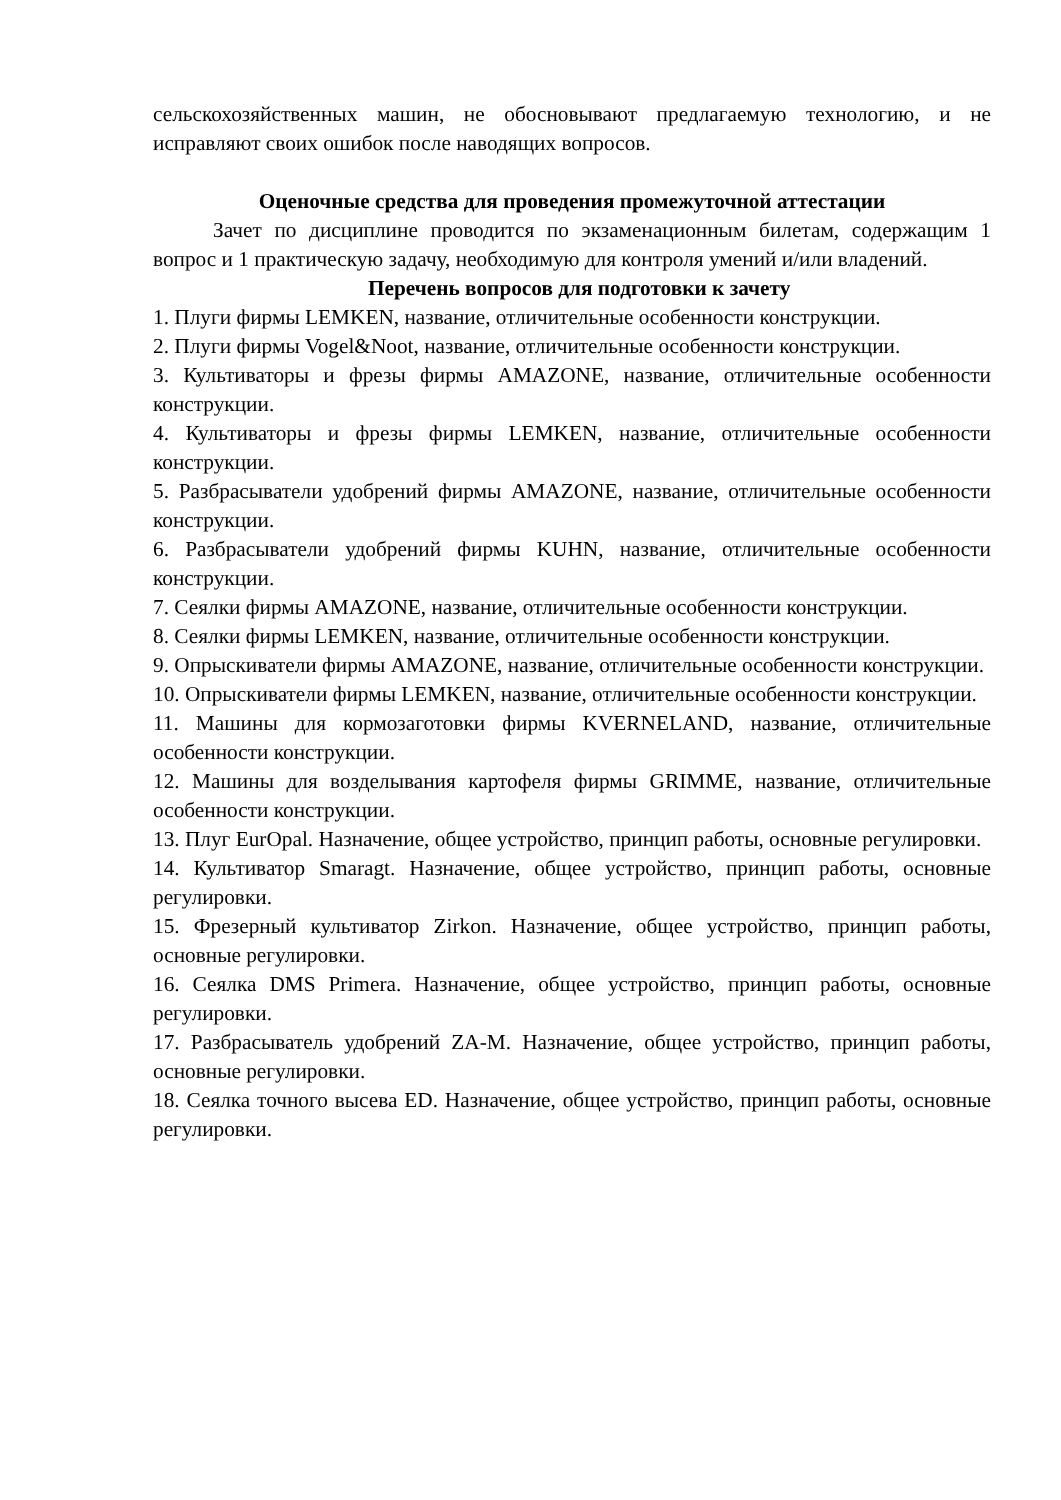сельскохозяйственных машин, не обосновывают предлагаемую технологию, и не исправляют своих ошибок после наводящих вопросов.
Оценочные средства для проведения промежуточной аттестации
Зачет по дисциплине проводится по экзаменационным билетам, содержащим 1 вопрос и 1 практическую задачу, необходимую для контроля умений и/или владений.
Перечень вопросов для подготовки к зачету
1. Плуги фирмы LEMKEN, название, отличительные особенности конструкции.
2. Плуги фирмы Vogel&Noot, название, отличительные особенности конструкции.
3. Культиваторы и фрезы фирмы AMAZONE, название, отличительные особенности конструкции.
4. Культиваторы и фрезы фирмы LEMKEN, название, отличительные особенности конструкции.
5. Разбрасыватели удобрений фирмы AMAZONE, название, отличительные особенности конструкции.
6. Разбрасыватели удобрений фирмы KUHN, название, отличительные особенности конструкции.
7. Сеялки фирмы AMAZONE, название, отличительные особенности конструкции.
8. Сеялки фирмы LEMKEN, название, отличительные особенности конструкции.
9. Опрыскиватели фирмы AMAZONE, название, отличительные особенности конструкции.
10. Опрыскиватели фирмы LEMKEN, название, отличительные особенности конструкции.
11. Машины для кормозаготовки фирмы KVERNELAND, название, отличительные особенности конструкции.
12. Машины для возделывания картофеля фирмы GRIMME, название, отличительные особенности конструкции.
13. Плуг EurOpal. Назначение, общее устройство, принцип работы, основные регулировки.
14. Культиватор Smaragt. Назначение, общее устройство, принцип работы, основные регулировки.
15. Фрезерный культиватор Zirkon. Назначение, общее устройство, принцип работы, основные регулировки.
16. Сеялка DMS Primera. Назначение, общее устройство, принцип работы, основные регулировки.
17. Разбрасыватель удобрений ZA-M. Назначение, общее устройство, принцип работы, основные регулировки.
18. Сеялка точного высева ED. Назначение, общее устройство, принцип работы, основные регулировки.